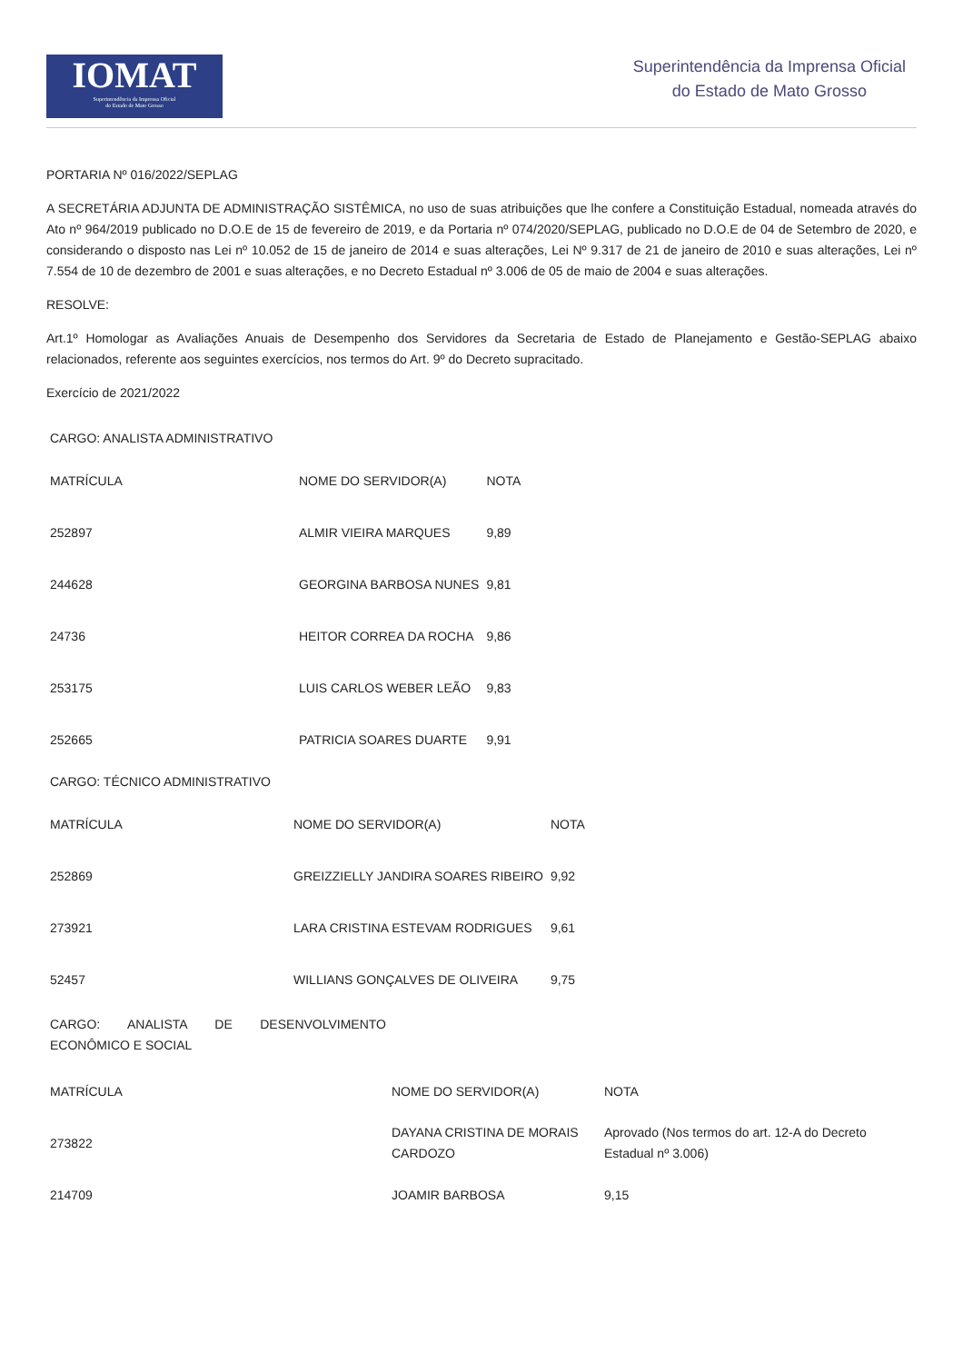IOMAT
Superintendência da Imprensa Oficial
do Estado de Mato Grosso
Superintendência da Imprensa Oficial
do Estado de Mato Grosso
PORTARIA Nº 016/2022/SEPLAG
A SECRETÁRIA ADJUNTA DE ADMINISTRAÇÃO SISTÊMICA, no uso de suas atribuições que lhe confere a Constituição Estadual, nomeada através do Ato nº 964/2019 publicado no D.O.E de 15 de fevereiro de 2019, e da Portaria nº 074/2020/SEPLAG, publicado no D.O.E de 04 de Setembro de 2020, e considerando o disposto nas Lei nº 10.052 de 15 de janeiro de 2014 e suas alterações, Lei Nº 9.317 de 21 de janeiro de 2010 e suas alterações, Lei nº 7.554 de 10 de dezembro de 2001 e suas alterações, e no Decreto Estadual nº 3.006 de 05 de maio de 2004 e suas alterações.
RESOLVE:
Art.1º Homologar as Avaliações Anuais de Desempenho dos Servidores da Secretaria de Estado de Planejamento e Gestão-SEPLAG abaixo relacionados, referente aos seguintes exercícios, nos termos do Art. 9º do Decreto supracitado.
Exercício de 2021/2022
CARGO: ANALISTA ADMINISTRATIVO
| MATRÍCULA | NOME DO SERVIDOR(A) | NOTA |
| 252897 | ALMIR VIEIRA MARQUES | 9,89 |
| 244628 | GEORGINA BARBOSA NUNES | 9,81 |
| 24736 | HEITOR CORREA DA ROCHA | 9,86 |
| 253175 | LUIS CARLOS WEBER LEÃO | 9,83 |
| 252665 | PATRICIA SOARES DUARTE | 9,91 |
CARGO: TÉCNICO ADMINISTRATIVO
| MATRÍCULA | NOME DO SERVIDOR(A) | NOTA |
| 252869 | GREIZZIELLY JANDIRA SOARES RIBEIRO | 9,92 |
| 273921 | LARA CRISTINA ESTEVAM RODRIGUES | 9,61 |
| 52457 | WILLIANS GONÇALVES DE OLIVEIRA | 9,75 |
CARGO: ANALISTA DE DESENVOLVIMENTO ECONÔMICO E SOCIAL
| MATRÍCULA | NOME DO SERVIDOR(A) | NOTA |
| 273822 | DAYANA CRISTINA DE MORAIS CARDOZO | Aprovado (Nos termos do art. 12-A do Decreto Estadual nº 3.006) |
| 214709 | JOAMIR BARBOSA | 9,15 |